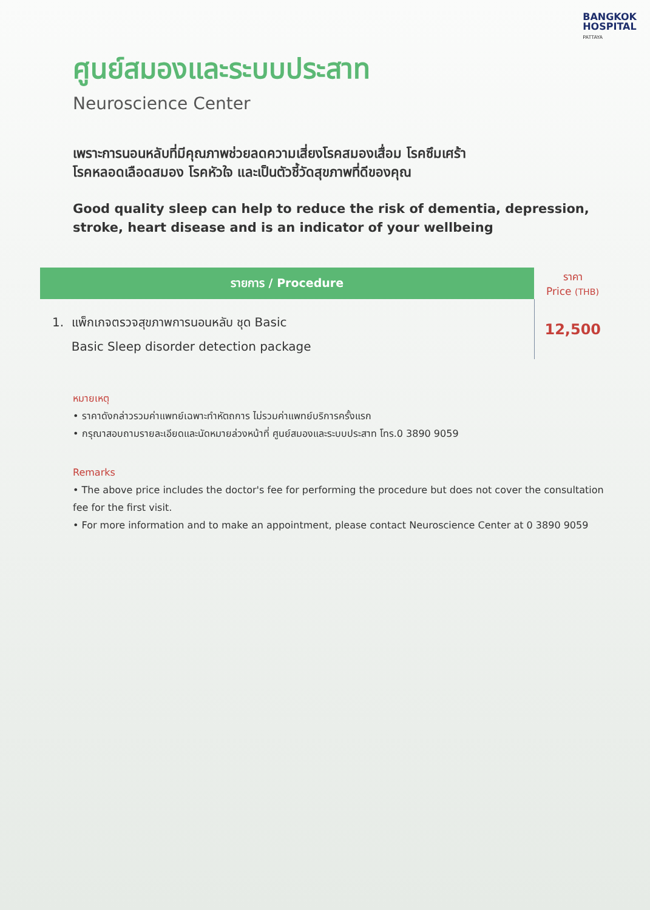BANGKOK
HOSPITAL
PATTAYA
ศูนย์สมองและระบบประสาท
Neuroscience Center
เพราะการนอนหลับที่มีคุณภาพช่วยลดความเสี่ยงโรคสมองเสื่อม โรคซึมเศร้า
โรคหลอดเลือดสมอง โรคหัวใจ และเป็นตัวชี้วัดสุขภาพที่ดีของคุณ
Good quality sleep can help to reduce the risk of dementia, depression, stroke, heart disease and is an indicator of your wellbeing
| รายการ / Procedure | ราคา Price (THB) |
| --- | --- |
| 1. แพ็กเกจตรวจสุขภาพการนอนหลับ ชุด Basic Basic Sleep disorder detection package | 12,500 |
หมายเหตุ
• ราคาดังกล่าวรวมค่าแพทย์เฉพาะทำหัตถการ ไม่รวมค่าแพทย์บริการครั้งแรก
• กรุณาสอบถามรายละเอียดและนัดหมายล่วงหน้าที่ ศูนย์สมองและระบบประสาท โทร.0 3890 9059
Remarks
• The above price includes the doctor's fee for performing the procedure but does not cover the consultation fee for the first visit.
• For more information and to make an appointment, please contact Neuroscience Center at 0 3890 9059